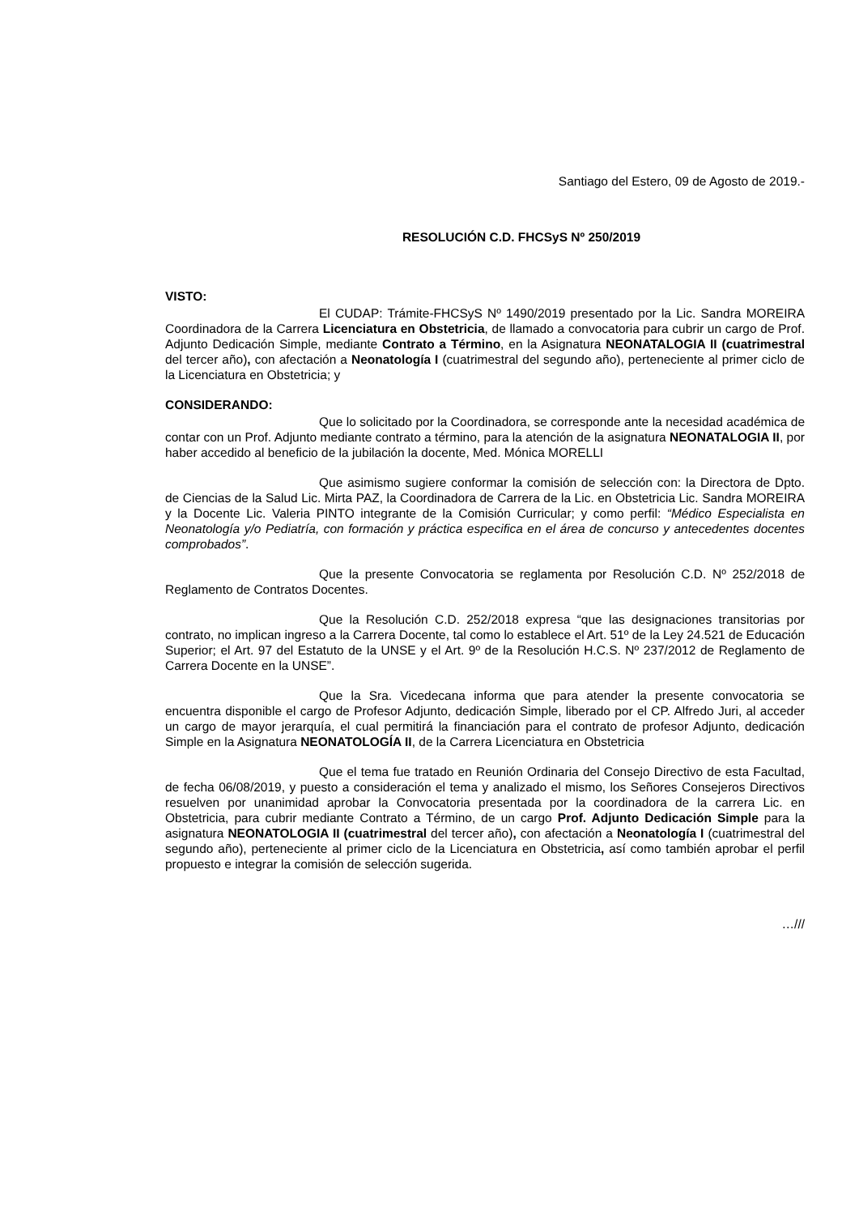Santiago del Estero, 09 de Agosto de 2019.-
RESOLUCIÓN C.D. FHCSyS Nº 250/2019
VISTO:
El CUDAP: Trámite-FHCSyS Nº 1490/2019 presentado por la Lic. Sandra MOREIRA Coordinadora de la Carrera Licenciatura en Obstetricia, de llamado a convocatoria para cubrir un cargo de Prof. Adjunto Dedicación Simple, mediante Contrato a Término, en la Asignatura NEONATALOGIA II (cuatrimestral del tercer año), con afectación a Neonatología I (cuatrimestral del segundo año), perteneciente al primer ciclo de la Licenciatura en Obstetricia; y
CONSIDERANDO:
Que lo solicitado por la Coordinadora, se corresponde ante la necesidad académica de contar con un Prof. Adjunto mediante contrato a término, para la atención de la asignatura NEONATALOGIA II, por haber accedido al beneficio de la jubilación la docente, Med. Mónica MORELLI
Que asimismo sugiere conformar la comisión de selección con: la Directora de Dpto. de Ciencias de la Salud Lic. Mirta PAZ, la Coordinadora de Carrera de la Lic. en Obstetricia Lic. Sandra MOREIRA y la Docente Lic. Valeria PINTO integrante de la Comisión Curricular; y como perfil: “Médico Especialista en Neonatología y/o Pediatría, con formación y práctica especifica en el área de concurso y antecedentes docentes comprobados”.
Que la presente Convocatoria se reglamenta por Resolución C.D. Nº 252/2018 de Reglamento de Contratos Docentes.
Que la Resolución C.D. 252/2018 expresa “que las designaciones transitorias por contrato, no implican ingreso a la Carrera Docente, tal como lo establece el Art. 51º de la Ley 24.521 de Educación Superior; el Art. 97 del Estatuto de la UNSE y el Art. 9º de la Resolución H.C.S. Nº 237/2012 de Reglamento de Carrera Docente en la UNSE”.
Que la Sra. Vicedecana informa que para atender la presente convocatoria se encuentra disponible el cargo de Profesor Adjunto, dedicación Simple, liberado por el CP. Alfredo Juri, al acceder un cargo de mayor jerarquía, el cual permitirá la financiación para el contrato de profesor Adjunto, dedicación Simple en la Asignatura NEONATOLOGÍA II, de la Carrera Licenciatura en Obstetricia
Que el tema fue tratado en Reunión Ordinaria del Consejo Directivo de esta Facultad, de fecha 06/08/2019, y puesto a consideración el tema y analizado el mismo, los Señores Consejeros Directivos resuelven por unanimidad aprobar la Convocatoria presentada por la coordinadora de la carrera Lic. en Obstetricia, para cubrir mediante Contrato a Término, de un cargo Prof. Adjunto Dedicación Simple para la asignatura NEONATOLOGIA II (cuatrimestral del tercer año), con afectación a Neonatología I (cuatrimestral del segundo año), perteneciente al primer ciclo de la Licenciatura en Obstetricia, así como también aprobar el perfil propuesto e integrar la comisión de selección sugerida.
…///